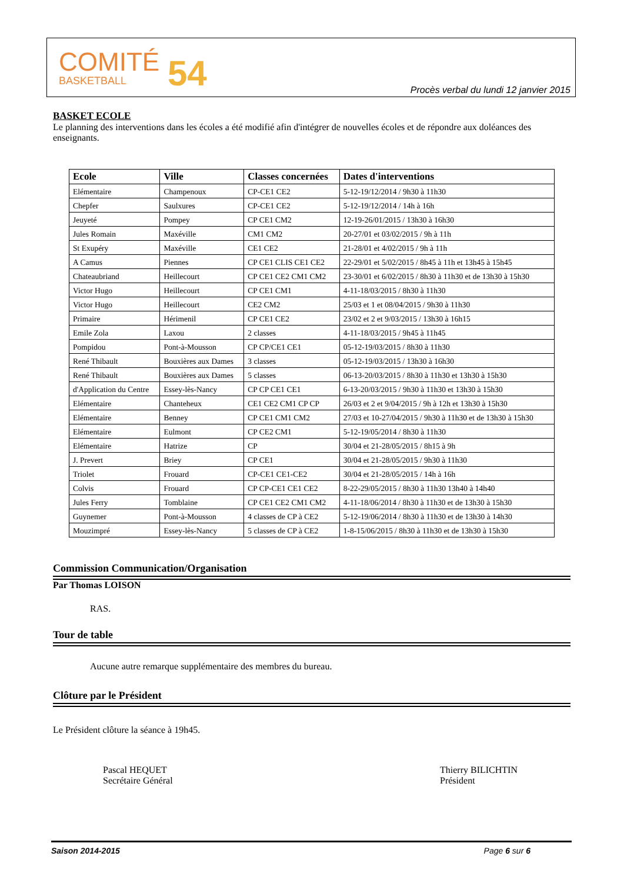COMITÉ
BASKETBALL
54
Procès verbal du lundi 12 janvier 2015
BASKET ECOLE
Le planning des interventions dans les écoles a été modifié afin d'intégrer de nouvelles écoles et de répondre aux doléances des enseignants.
| Ecole | Ville | Classes concernées | Dates d'interventions |
| --- | --- | --- | --- |
| Elémentaire | Champenoux | CP-CE1 CE2 | 5-12-19/12/2014 / 9h30 à 11h30 |
| Chepfer | Saulxures | CP-CE1 CE2 | 5-12-19/12/2014 / 14h à 16h |
| Jeuyeté | Pompey | CP CE1 CM2 | 12-19-26/01/2015 / 13h30 à 16h30 |
| Jules Romain | Maxéville | CM1 CM2 | 20-27/01 et 03/02/2015 / 9h à 11h |
| St Exupéry | Maxéville | CE1 CE2 | 21-28/01 et 4/02/2015 / 9h à 11h |
| A Camus | Piennes | CP CE1 CLIS CE1 CE2 | 22-29/01 et 5/02/2015 / 8h45 à 11h et 13h45 à 15h45 |
| Chateaubriand | Heillecourt | CP CE1 CE2 CM1 CM2 | 23-30/01 et 6/02/2015 / 8h30 à 11h30 et de 13h30 à 15h30 |
| Victor Hugo | Heillecourt | CP CE1 CM1 | 4-11-18/03/2015 / 8h30 à 11h30 |
| Victor Hugo | Heillecourt | CE2 CM2 | 25/03 et 1 et 08/04/2015 / 9h30 à 11h30 |
| Primaire | Hérimenil | CP CE1 CE2 | 23/02 et 2 et 9/03/2015 / 13h30 à 16h15 |
| Emile Zola | Laxou | 2 classes | 4-11-18/03/2015 / 9h45 à 11h45 |
| Pompidou | Pont-à-Mousson | CP CP/CE1 CE1 | 05-12-19/03/2015 / 8h30 à 11h30 |
| René Thibault | Bouxières aux Dames | 3 classes | 05-12-19/03/2015 / 13h30 à 16h30 |
| René Thibault | Bouxières aux Dames | 5 classes | 06-13-20/03/2015 / 8h30 à 11h30 et 13h30 à 15h30 |
| d'Application du Centre | Essey-lès-Nancy | CP CP CE1 CE1 | 6-13-20/03/2015 / 9h30 à 11h30 et 13h30 à 15h30 |
| Elémentaire | Chanteheux | CE1 CE2 CM1 CP CP | 26/03 et 2 et 9/04/2015 / 9h à 12h et 13h30 à 15h30 |
| Elémentaire | Benney | CP CE1 CM1 CM2 | 27/03 et 10-27/04/2015 / 9h30 à 11h30 et de 13h30 à 15h30 |
| Elémentaire | Eulmont | CP CE2 CM1 | 5-12-19/05/2014 / 8h30 à 11h30 |
| Elémentaire | Hatrize | CP | 30/04 et 21-28/05/2015 / 8h15 à 9h |
| J. Prevert | Briey | CP CE1 | 30/04 et 21-28/05/2015 / 9h30 à 11h30 |
| Triolet | Frouard | CP-CE1 CE1-CE2 | 30/04 et 21-28/05/2015 / 14h à 16h |
| Colvis | Frouard | CP CP-CE1 CE1 CE2 | 8-22-29/05/2015 / 8h30 à 11h30 13h40 à 14h40 |
| Jules Ferry | Tomblaine | CP CE1 CE2 CM1 CM2 | 4-11-18/06/2014 / 8h30 à 11h30 et de 13h30 à 15h30 |
| Guynemer | Pont-à-Mousson | 4 classes de CP à CE2 | 5-12-19/06/2014 / 8h30 à 11h30 et de 13h30 à 14h30 |
| Mouzimpré | Essey-lès-Nancy | 5 classes de CP à CE2 | 1-8-15/06/2015 / 8h30 à 11h30 et de 13h30 à 15h30 |
Commission Communication/Organisation
Par Thomas LOISON
RAS.
Tour de table
Aucune autre remarque supplémentaire des membres du bureau.
Clôture par le Président
Le Président clôture la séance à 19h45.
Pascal HEQUET
Secrétaire Général
Thierry BILICHTIN
Président
Saison 2014-2015 Page 6 sur 6